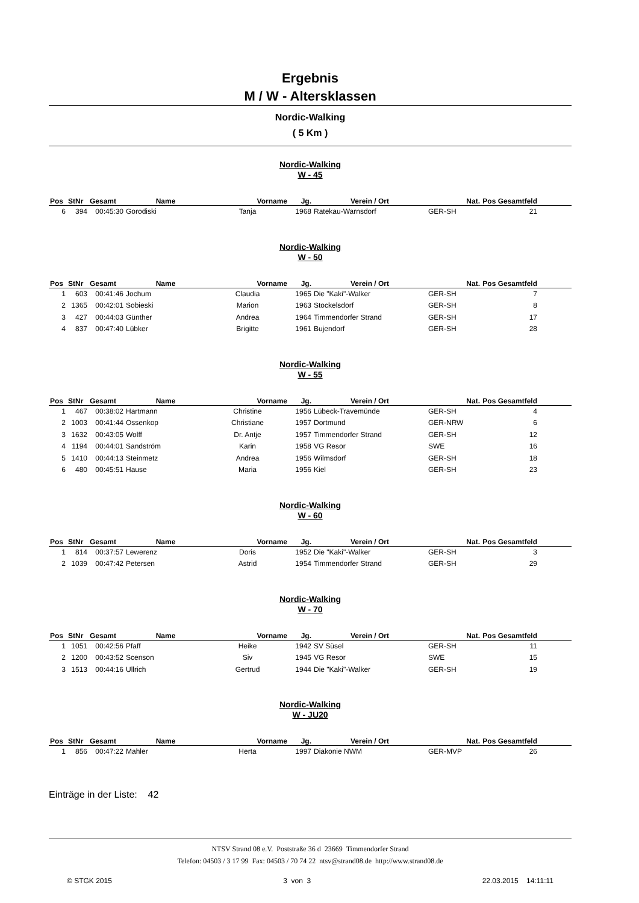Ergebnis
M / W - Altersklassen
Nordic-Walking
( 5 Km )
Nordic-Walking
W - 45
| Pos | StNr | Gesamt | Name | Vorname | Jg. | Verein / Ort | Nat. | Pos Gesamtfeld | |
| --- | --- | --- | --- | --- | --- | --- | --- | --- | --- |
| 6 | 394 | 00:45:30 | Gorodiski | Tanja | 1968 | Ratekau-Warnsdorf | GER-SH | 21 | |
Nordic-Walking
W - 50
| Pos | StNr | Gesamt | Name | Vorname | Jg. | Verein / Ort | Nat. | Pos Gesamtfeld | |
| --- | --- | --- | --- | --- | --- | --- | --- | --- | --- |
| 1 | 603 | 00:41:46 | Jochum | Claudia | 1965 | Die "Kaki"-Walker | GER-SH | 7 | |
| 2 | 1365 | 00:42:01 | Sobieski | Marion | 1963 | Stockelsdorf | GER-SH | 8 | |
| 3 | 427 | 00:44:03 | Günther | Andrea | 1964 | Timmendorfer Strand | GER-SH | 17 | |
| 4 | 837 | 00:47:40 | Lübker | Brigitte | 1961 | Bujendorf | GER-SH | 28 | |
Nordic-Walking
W - 55
| Pos | StNr | Gesamt | Name | Vorname | Jg. | Verein / Ort | Nat. | Pos Gesamtfeld | |
| --- | --- | --- | --- | --- | --- | --- | --- | --- | --- |
| 1 | 467 | 00:38:02 | Hartmann | Christine | 1956 | Lübeck-Travemünde | GER-SH | 4 | |
| 2 | 1003 | 00:41:44 | Ossenkop | Christiane | 1957 | Dortmund | GER-NRW | 6 | |
| 3 | 1632 | 00:43:05 | Wolff | Dr. Antje | 1957 | Timmendorfer Strand | GER-SH | 12 | |
| 4 | 1194 | 00:44:01 | Sandström | Karin | 1958 | VG Resor | SWE | 16 | |
| 5 | 1410 | 00:44:13 | Steinmetz | Andrea | 1956 | Wilmsdorf | GER-SH | 18 | |
| 6 | 480 | 00:45:51 | Hause | Maria | 1956 | Kiel | GER-SH | 23 | |
Nordic-Walking
W - 60
| Pos | StNr | Gesamt | Name | Vorname | Jg. | Verein / Ort | Nat. | Pos Gesamtfeld | |
| --- | --- | --- | --- | --- | --- | --- | --- | --- | --- |
| 1 | 814 | 00:37:57 | Lewerenz | Doris | 1952 | Die "Kaki"-Walker | GER-SH | 3 | |
| 2 | 1039 | 00:47:42 | Petersen | Astrid | 1954 | Timmendorfer Strand | GER-SH | 29 | |
Nordic-Walking
W - 70
| Pos | StNr | Gesamt | Name | Vorname | Jg. | Verein / Ort | Nat. | Pos Gesamtfeld | |
| --- | --- | --- | --- | --- | --- | --- | --- | --- | --- |
| 1 | 1051 | 00:42:56 | Pfaff | Heike | 1942 | SV Süsel | GER-SH | 11 | |
| 2 | 1200 | 00:43:52 | Scenson | Siv | 1945 | VG Resor | SWE | 15 | |
| 3 | 1513 | 00:44:16 | Ullrich | Gertrud | 1944 | Die "Kaki"-Walker | GER-SH | 19 | |
Nordic-Walking
W - JU20
| Pos | StNr | Gesamt | Name | Vorname | Jg. | Verein / Ort | Nat. | Pos Gesamtfeld | |
| --- | --- | --- | --- | --- | --- | --- | --- | --- | --- |
| 1 | 856 | 00:47:22 | Mahler | Herta | 1997 | Diakonie NWM | GER-MVP | 26 | |
Einträge in der Liste: 42
NTSV Strand 08 e.V. Poststraße 36 d 23669 Timmendorfer Strand
Telefon: 04503 / 3 17 99 Fax: 04503 / 70 74 22 ntsv@strand08.de http://www.strand08.de
© STGK 2015 3 von 3 22.03.2015 14:11:11